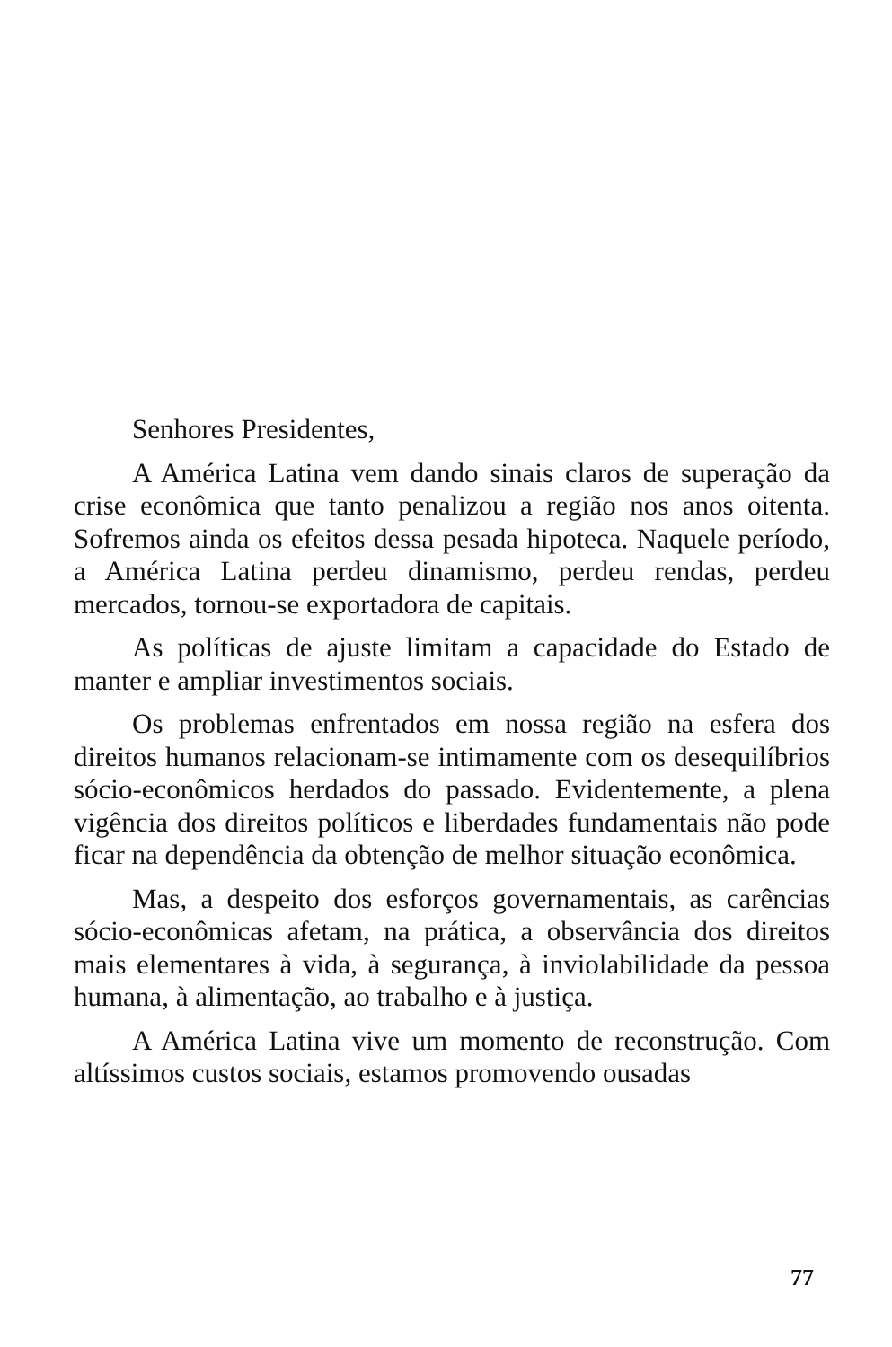Senhores Presidentes,
A América Latina vem dando sinais claros de superação da crise econômica que tanto penalizou a região nos anos oitenta. Sofremos ainda os efeitos dessa pesada hipoteca. Naquele período, a América Latina perdeu dinamismo, perdeu rendas, perdeu mercados, tornou-se exportadora de capitais.
As políticas de ajuste limitam a capacidade do Estado de manter e ampliar investimentos sociais.
Os problemas enfrentados em nossa região na esfera dos direitos humanos relacionam-se intimamente com os desequilíbrios sócio-econômicos herdados do passado. Evidentemente, a plena vigência dos direitos políticos e liberdades fundamentais não pode ficar na dependência da obtenção de melhor situação econômica.
Mas, a despeito dos esforços governamentais, as carências sócio-econômicas afetam, na prática, a observância dos direitos mais elementares à vida, à segurança, à inviolabilidade da pessoa humana, à alimentação, ao trabalho e à justiça.
A América Latina vive um momento de reconstrução. Com altíssimos custos sociais, estamos promovendo ousadas
77